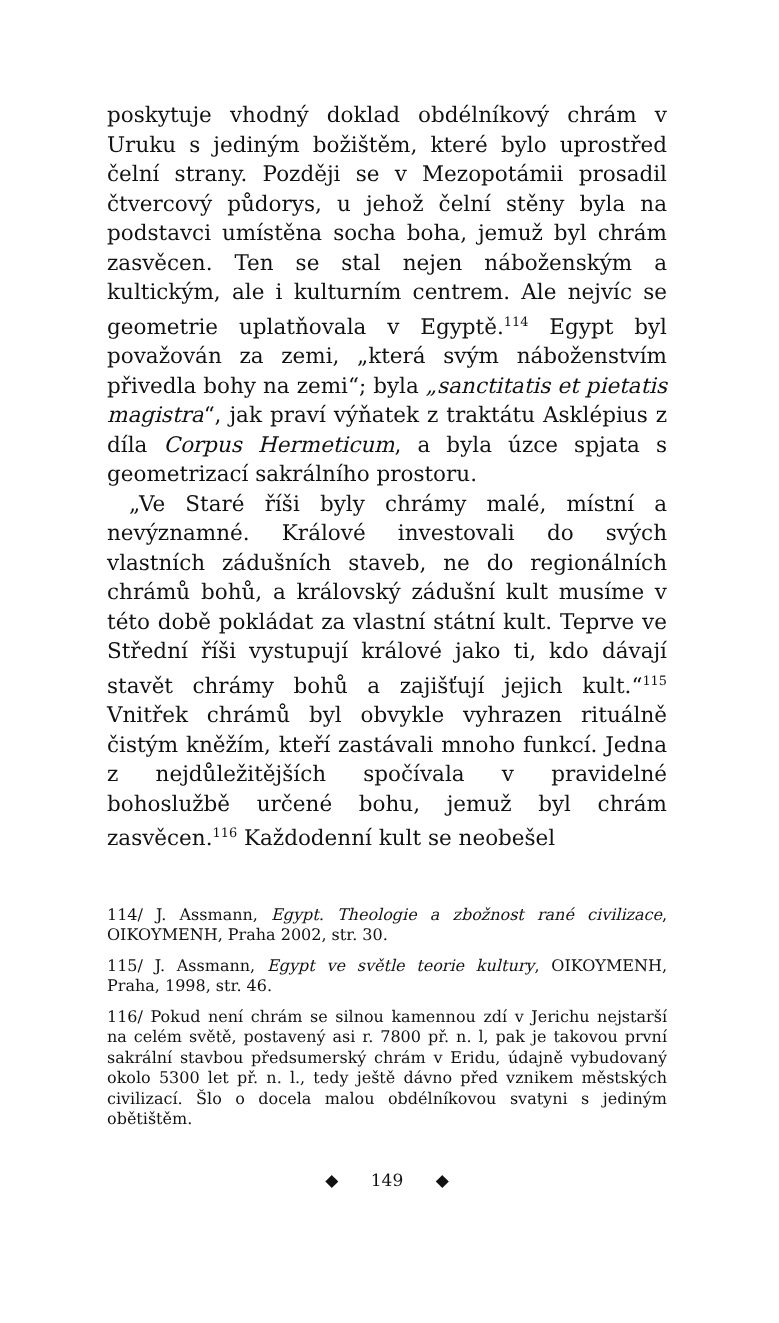poskytuje vhodný doklad obdélníkový chrám v Uruku s jediným božištěm, které bylo uprostřed čelní strany. Později se v Mezopotámii prosadil čtvercový půdorys, u jehož čelní stěny byla na podstavci umístěna socha boha, jemuž byl chrám zasvěcen. Ten se stal nejen náboženským a kultickým, ale i kulturním centrem. Ale nejvíc se geometrie uplatňovala v Egyptě.<sup>114</sup> Egypt byl považován za zemi, „která svým náboženstvím přivedla bohy na zemi“; byla „sanctitatis et pietatis magistra“, jak praví výňatek z traktátu Asklépius z díla Corpus Hermeticum, a byla úzce spjata s geometrizací sakrálního prostoru.
„Ve Staré říši byly chrámy malé, místní a nevýznamné. Králové investovali do svých vlastních zádušních staveb, ne do regionálních chrámů bohů, a královský zádušní kult musíme v této době pokládat za vlastní státní kult. Teprve ve Střední říši vystupují králové jako ti, kdo dávají stavět chrámy bohů a zajišťují jejich kult.“<sup>115</sup> Vnitřek chrámů byl obvykle vyhrazen rituálně čistým kněžím, kteří zastávali mnoho funkcí. Jedna z nejdůležitějších spočívala v pravidelné bohoslužbě určené bohu, jemuž byl chrám zasvěcen.<sup>116</sup> Každodenní kult se neobešel
114/ J. Assmann, Egypt. Theologie a zbožnost rané civilizace, OIKOYMENH, Praha 2002, str. 30.
115/ J. Assmann, Egypt ve světle teorie kultury, OIKOYMENH, Praha, 1998, str. 46.
116/ Pokud není chrám se silnou kamennou zdí v Jerichu nejstarší na celém světě, postavený asi r. 7800 př. n. l, pak je takovou první sakrální stavbou předsumerský chrám v Eridu, údajně vybudovaný okolo 5300 let př. n. l., tedy ještě dávno před vznikem městských civilizací. Šlo o docela malou obdélníkovou svatyni s jediným obětištěm.
◆ 149 ◆